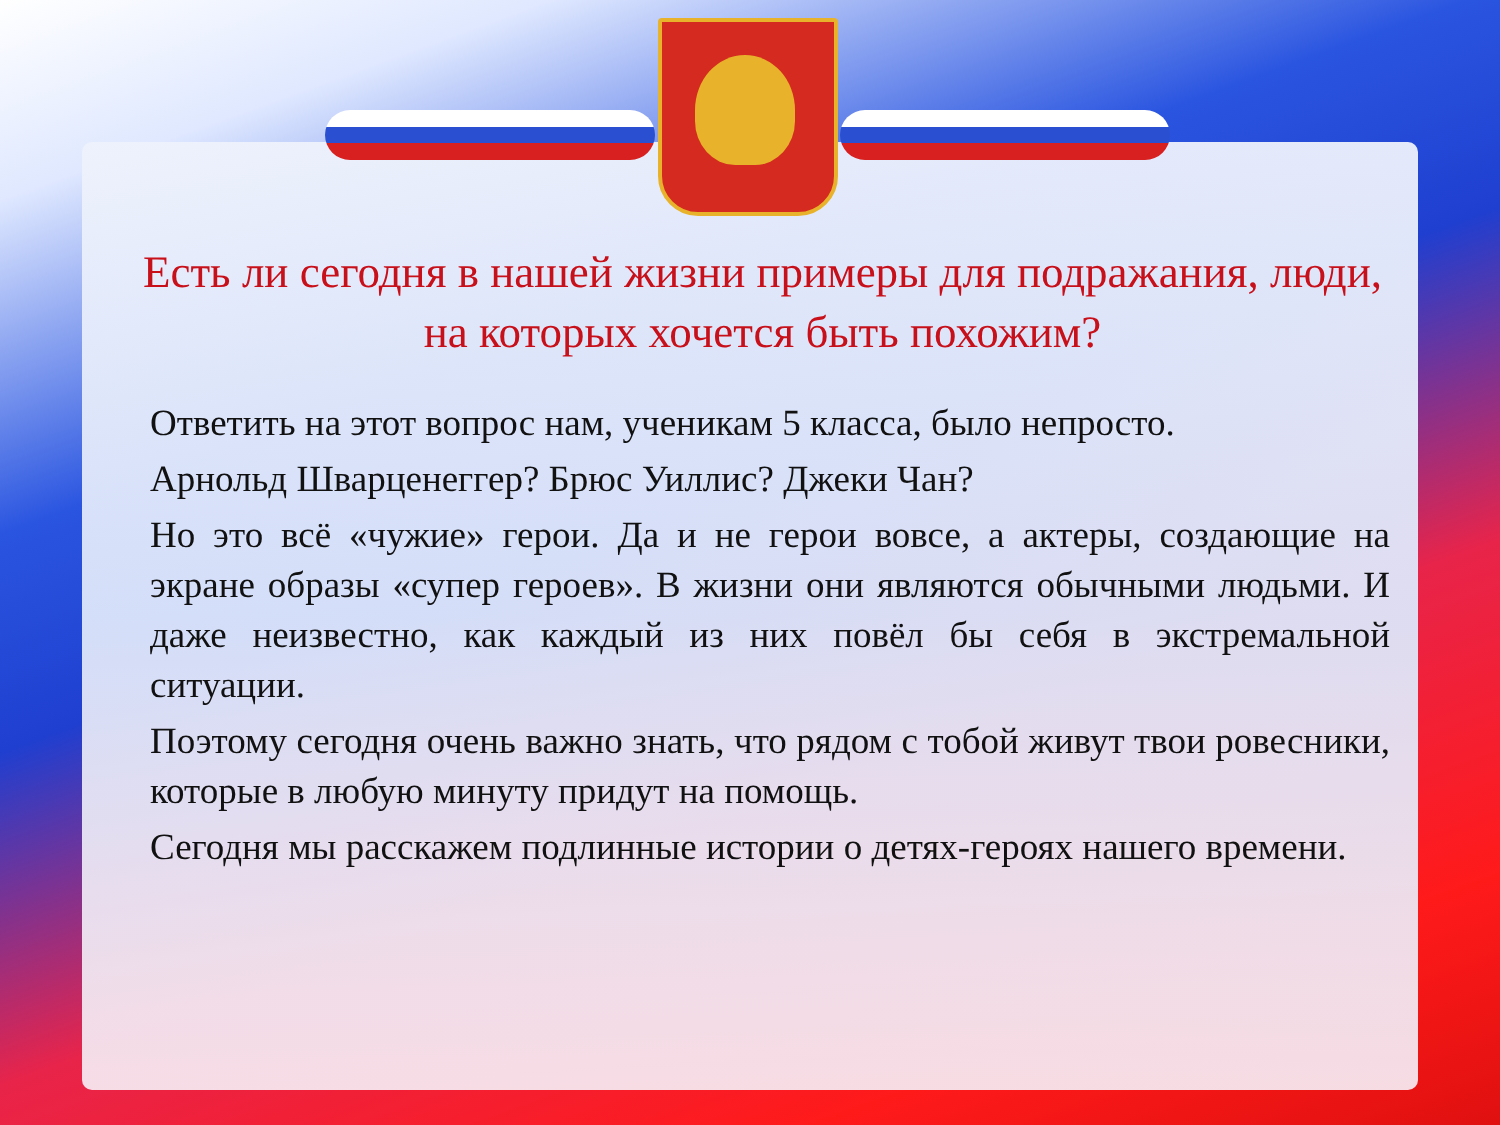Есть ли сегодня в нашей жизни примеры для подражания, люди, на которых хочется быть похожим?
Ответить на этот вопрос нам, ученикам 5 класса, было непросто.
Арнольд Шварценеггер? Брюс Уиллис? Джеки Чан?
Но это всё «чужие» герои. Да и не герои вовсе, а актеры, создающие на экране образы «супер героев». В жизни они являются обычными людьми. И даже неизвестно, как каждый из них повёл бы себя в экстремальной ситуации.
Поэтому сегодня очень важно знать, что рядом с тобой живут твои ровесники, которые в любую минуту придут на помощь.
Сегодня мы расскажем подлинные истории о детях-героях нашего времени.